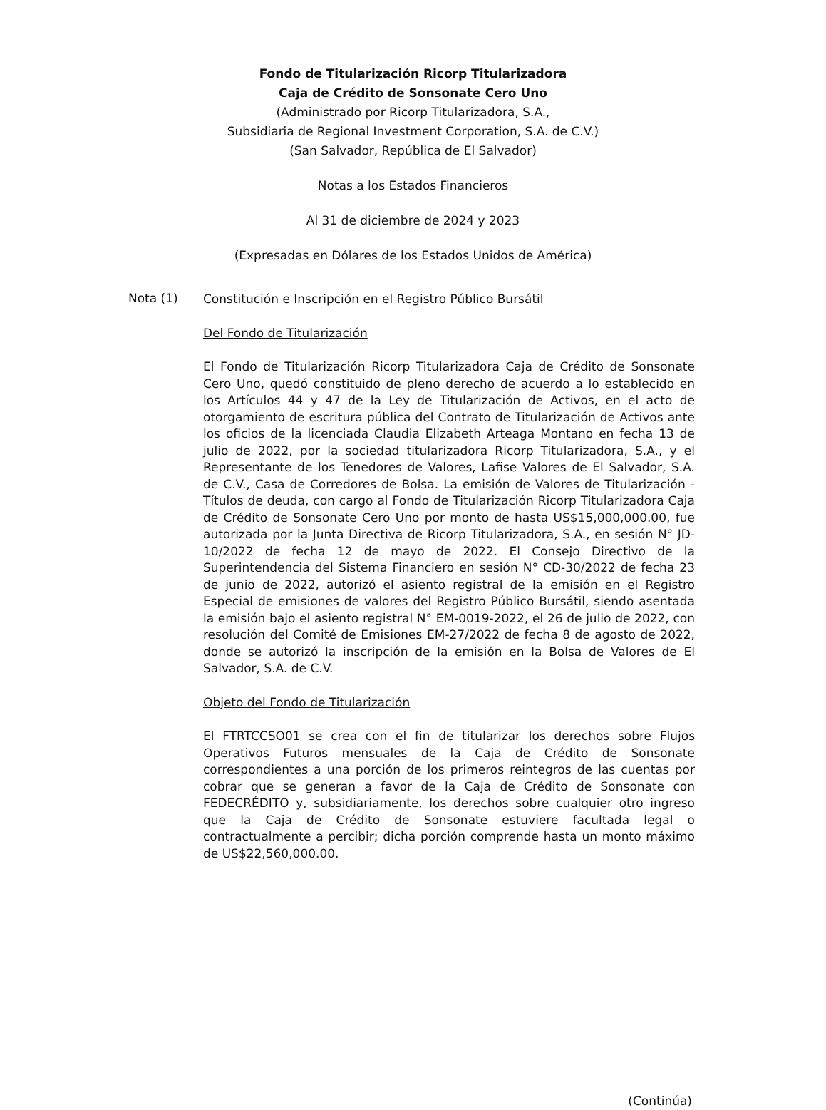Fondo de Titularización Ricorp Titularizadora
Caja de Crédito de Sonsonate Cero Uno
(Administrado por Ricorp Titularizadora, S.A.,
Subsidiaria de Regional Investment Corporation, S.A. de C.V.)
(San Salvador, República de El Salvador)
Notas a los Estados Financieros
Al 31 de diciembre de 2024 y 2023
(Expresadas en Dólares de los Estados Unidos de América)
Nota (1)
Constitución e Inscripción en el Registro Público Bursátil
Del Fondo de Titularización
El Fondo de Titularización Ricorp Titularizadora Caja de Crédito de Sonsonate Cero Uno, quedó constituido de pleno derecho de acuerdo a lo establecido en los Artículos 44 y 47 de la Ley de Titularización de Activos, en el acto de otorgamiento de escritura pública del Contrato de Titularización de Activos ante los oficios de la licenciada Claudia Elizabeth Arteaga Montano en fecha 13 de julio de 2022, por la sociedad titularizadora Ricorp Titularizadora, S.A., y el Representante de los Tenedores de Valores, Lafise Valores de El Salvador, S.A. de C.V., Casa de Corredores de Bolsa. La emisión de Valores de Titularización - Títulos de deuda, con cargo al Fondo de Titularización Ricorp Titularizadora Caja de Crédito de Sonsonate Cero Uno por monto de hasta US$15,000,000.00, fue autorizada por la Junta Directiva de Ricorp Titularizadora, S.A., en sesión N° JD-10/2022 de fecha 12 de mayo de 2022. El Consejo Directivo de la Superintendencia del Sistema Financiero en sesión N° CD-30/2022 de fecha 23 de junio de 2022, autorizó el asiento registral de la emisión en el Registro Especial de emisiones de valores del Registro Público Bursátil, siendo asentada la emisión bajo el asiento registral N° EM-0019-2022, el 26 de julio de 2022, con resolución del Comité de Emisiones EM-27/2022 de fecha 8 de agosto de 2022, donde se autorizó la inscripción de la emisión en la Bolsa de Valores de El Salvador, S.A. de C.V.
Objeto del Fondo de Titularización
El FTRTCCSO01 se crea con el fin de titularizar los derechos sobre Flujos Operativos Futuros mensuales de la Caja de Crédito de Sonsonate correspondientes a una porción de los primeros reintegros de las cuentas por cobrar que se generan a favor de la Caja de Crédito de Sonsonate con FEDECRÉDITO y, subsidiariamente, los derechos sobre cualquier otro ingreso que la Caja de Crédito de Sonsonate estuviere facultada legal o contractualmente a percibir; dicha porción comprende hasta un monto máximo de US$22,560,000.00.
(Continúa)